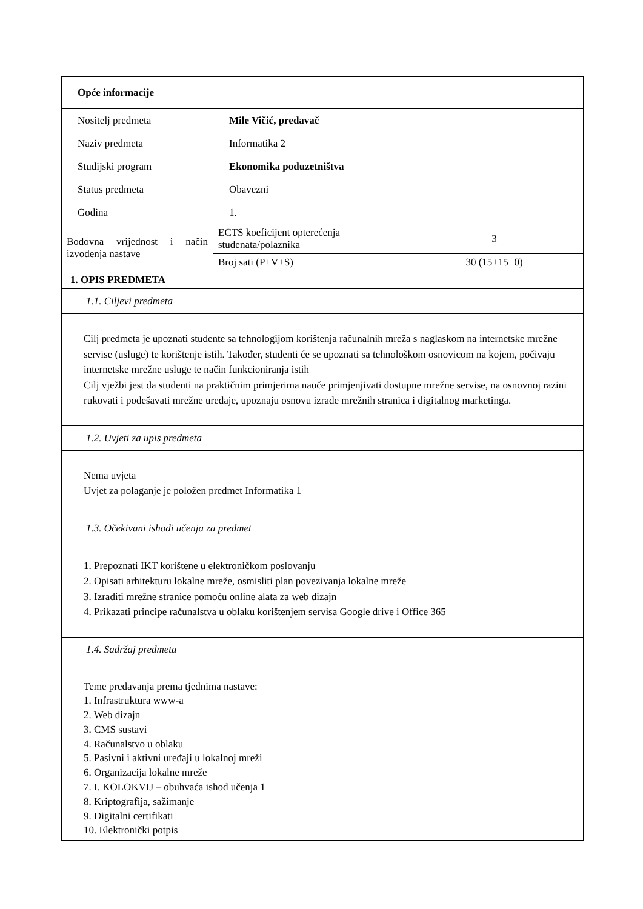| Opće informacije | | |
| Nositelj predmeta | Mile Vičić, predavač | |
| Naziv predmeta | Informatika 2 | |
| Studijski program | Ekonomika poduzetništva | |
| Status predmeta | Obavezni | |
| Godina | 1. | |
| Bodovna vrijednost i način izvođenja nastave | ECTS koeficijent opterećenja studenata/polaznika | 3 |
| | Broj sati (P+V+S) | 30 (15+15+0) |
| 1. OPIS PREDMETA | | |
| 1.1. Ciljevi predmeta | | |
| Cilj predmeta je upoznati studente sa tehnologijom korištenja računalnih mreža s naglaskom na internetske mrežne servise (usluge) te korištenje istih. Također, studenti će se upoznati sa tehnološkom osnovicom na kojem, počivaju internetske mrežne usluge te način funkcioniranja istih Cilj vježbi jest da studenti na praktičnim primjerima nauče primjenjivati dostupne mrežne servise, na osnovnoj razini rukovati i podešavati mrežne uređaje, upoznaju osnovu izrade mrežnih stranica i digitalnog marketinga. | | |
| 1.2. Uvjeti za upis predmeta | | |
| Nema uvjeta Uvjet za polaganje je položen predmet Informatika 1 | | |
| 1.3. Očekivani ishodi učenja za predmet | | |
| 1. Prepoznati IKT korištene u elektroničkom poslovanju 2. Opisati arhitekturu lokalne mreže, osmisliti plan povezivanja lokalne mreže 3. Izraditi mrežne stranice pomoću online alata za web dizajn 4. Prikazati principe računalstva u oblaku korištenjem servisa Google drive i Office 365 | | |
| 1.4. Sadržaj predmeta | | |
| Teme predavanja prema tjednima nastave: 1. Infrastruktura www-a 2. Web dizajn 3. CMS sustavi 4. Računalstvo u oblaku 5. Pasivni i aktivni uređaji u lokalnoj mreži 6. Organizacija lokalne mreže 7. I. KOLOKVIJ – obuhvaća ishod učenja 1 8. Kriptografija, sažimanje 9. Digitalni certifikati 10. Elektronički potpis | | |